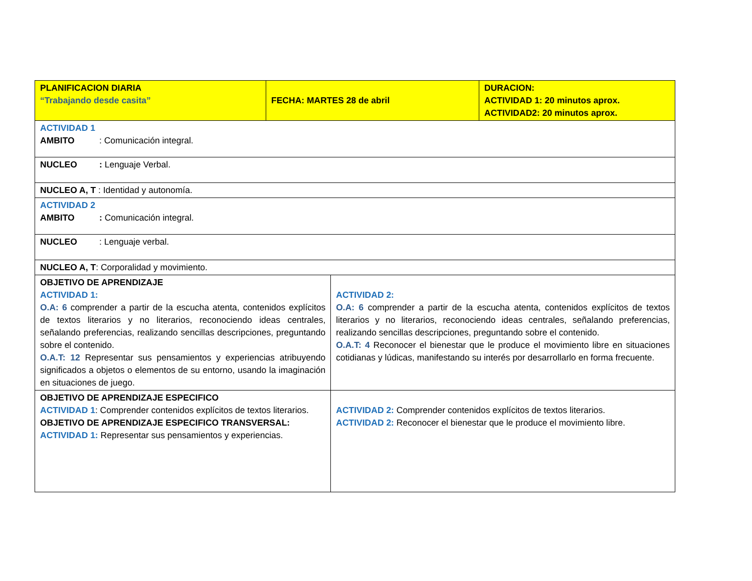| PLANIFICACION DIARIA “Trabajando desde casita” | FECHA: MARTES 28 de abril | | DURACION: ACTIVIDAD 1: 20 minutos aprox. ACTIVIDAD2: 20 minutos aprox. |
| ACTIVIDAD 1 AMBITO : Comunicación integral. | | | |
| NUCLEO : Lenguaje Verbal. | | | |
| NUCLEO A, T : Identidad y autonomía. | | | |
| ACTIVIDAD 2 AMBITO : Comunicación integral. | | | |
| NUCLEO : Lenguaje verbal. | | | |
| NUCLEO A, T : Corporalidad y movimiento. | | | |
| OBJETIVO DE APRENDIZAJE ACTIVIDAD 1: O.A: 6 comprender a partir de la escucha atenta, contenidos explícitos de textos literarios y no literarios, reconociendo ideas centrales, señalando preferencias, realizando sencillas descripciones, preguntando sobre el contenido. O.A.T: 12 Representar sus pensamientos y experiencias atribuyendo significados a objetos o elementos de su entorno, usando la imaginación en situaciones de juego. | | ACTIVIDAD 2: O.A: 6 comprender a partir de la escucha atenta, contenidos explícitos de textos literarios y no literarios, reconociendo ideas centrales, señalando preferencias, realizando sencillas descripciones, preguntando sobre el contenido. O.A.T: 4 Reconocer el bienestar que le produce el movimiento libre en situaciones cotidianas y lúdicas, manifestando su interés por desarrollarlo en forma frecuente. | |
| OBJETIVO DE APRENDIZAJE ESPECIFICO ACTIVIDAD 1 : Comprender contenidos explícitos de textos literarios. OBJETIVO DE APRENDIZAJE ESPECIFICO TRANSVERSAL: ACTIVIDAD 1: Representar sus pensamientos y experiencias. | | ACTIVIDAD 2: Comprender contenidos explícitos de textos literarios. ACTIVIDAD 2: Reconocer el bienestar que le produce el movimiento libre. | |